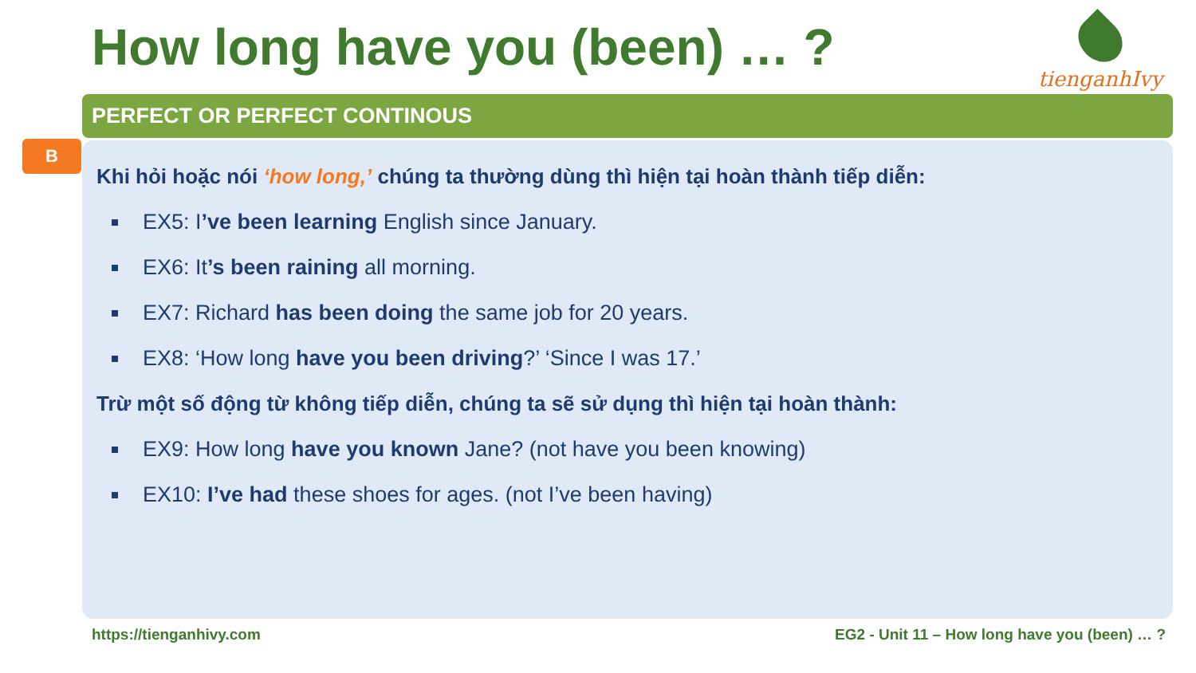How long have you (been) … ?
tienganhIvy
PERFECT OR PERFECT CONTINOUS
B
Khi hỏi hoặc nói ‘how long,’ chúng ta thường dùng thì hiện tại hoàn thành tiếp diễn:
EX5: I’ve been learning English since January.
EX6: It’s been raining all morning.
EX7: Richard has been doing the same job for 20 years.
EX8: ‘How long have you been driving?’ ‘Since I was 17.’
Trừ một số động từ không tiếp diễn, chúng ta sẽ sử dụng thì hiện tại hoàn thành:
EX9: How long have you known Jane? (not have you been knowing)
EX10: I’ve had these shoes for ages. (not I’ve been having)
https://tienganhivy.com
EG2 - Unit 11 – How long have you (been) … ?